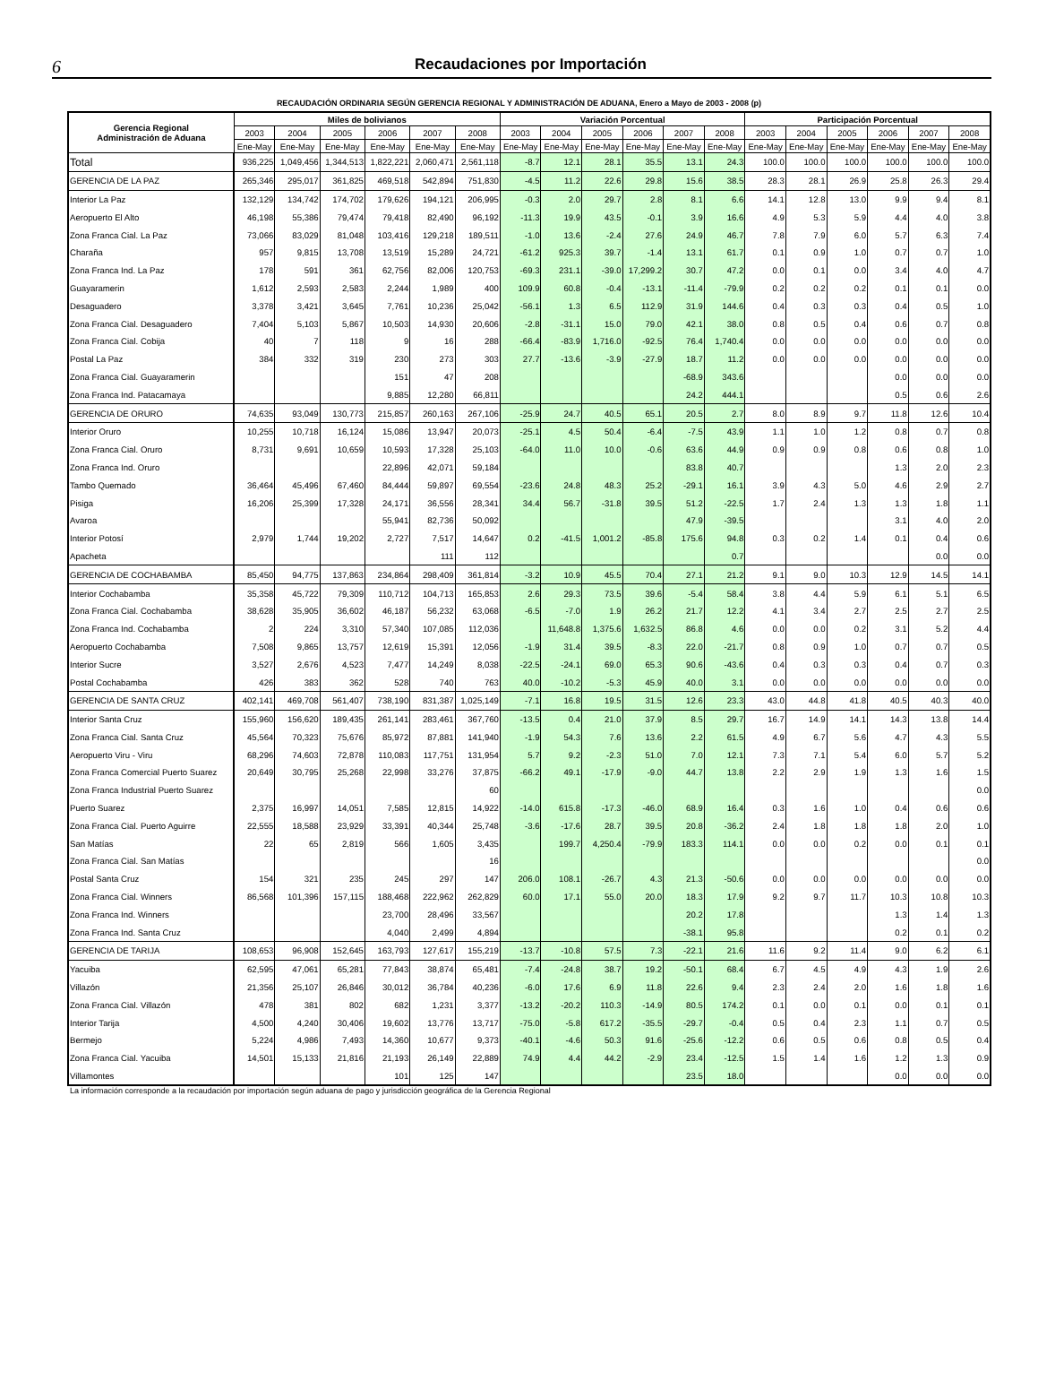6 Recaudaciones por Importación
RECAUDACIÓN ORDINARIA SEGÚN GERENCIA REGIONAL Y ADMINISTRACIÓN DE ADUANA, Enero a Mayo de 2003 - 2008 (p)
| Gerencia Regional Administración de Aduana | Miles de bolivianos | | | | | | Variación Porcentual | | | | | | Participación Porcentual | | | | | |
| --- | --- | --- | --- | --- | --- | --- | --- | --- | --- | --- | --- | --- | --- | --- | --- | --- | --- | --- |
| | 2003 | 2004 | 2005 | 2006 | 2007 | 2008 | 2003 | 2004 | 2005 | 2006 | 2007 | 2008 | 2003 | 2004 | 2005 | 2006 | 2007 | 2008 |
| | Ene-May | Ene-May | Ene-May | Ene-May | Ene-May | Ene-May | Ene-May | Ene-May | Ene-May | Ene-May | Ene-May | Ene-May | Ene-May | Ene-May | Ene-May | Ene-May | Ene-May | Ene-May |
| Total | 936,225 | 1,049,456 | 1,344,513 | 1,822,221 | 2,060,471 | 2,561,118 | -8.7 | 12.1 | 28.1 | 35.5 | 13.1 | 24.3 | 100.0 | 100.0 | 100.0 | 100.0 | 100.0 | 100.0 |
| GERENCIA DE LA PAZ | 265,346 | 295,017 | 361,825 | 469,518 | 542,894 | 751,830 | -4.5 | 11.2 | 22.6 | 29.8 | 15.6 | 38.5 | 28.3 | 28.1 | 26.9 | 25.8 | 26.3 | 29.4 |
| Interior La Paz | 132,129 | 134,742 | 174,702 | 179,626 | 194,121 | 206,995 | -0.3 | 2.0 | 29.7 | 2.8 | 8.1 | 6.6 | 14.1 | 12.8 | 13.0 | 9.9 | 9.4 | 8.1 |
| Aeropuerto El Alto | 46,198 | 55,386 | 79,474 | 79,418 | 82,490 | 96,192 | -11.3 | 19.9 | 43.5 | -0.1 | 3.9 | 16.6 | 4.9 | 5.3 | 5.9 | 4.4 | 4.0 | 3.8 |
| Zona Franca Cial. La Paz | 73,066 | 83,029 | 81,048 | 103,416 | 129,218 | 189,511 | -1.0 | 13.6 | -2.4 | 27.6 | 24.9 | 46.7 | 7.8 | 7.9 | 6.0 | 5.7 | 6.3 | 7.4 |
| Charaña | 957 | 9,815 | 13,708 | 13,519 | 15,289 | 24,721 | -61.2 | 925.3 | 39.7 | -1.4 | 13.1 | 61.7 | 0.1 | 0.9 | 1.0 | 0.7 | 0.7 | 1.0 |
| Zona Franca Ind. La Paz | 178 | 591 | 361 | 62,756 | 82,006 | 120,753 | -69.3 | 231.1 | -39.0 | 17,299.2 | 30.7 | 47.2 | 0.0 | 0.1 | 0.0 | 3.4 | 4.0 | 4.7 |
| Guayaramerin | 1,612 | 2,593 | 2,583 | 2,244 | 1,989 | 400 | 109.9 | 60.8 | -0.4 | -13.1 | -11.4 | -79.9 | 0.2 | 0.2 | 0.2 | 0.1 | 0.1 | 0.0 |
| Desaguadero | 3,378 | 3,421 | 3,645 | 7,761 | 10,236 | 25,042 | -56.1 | 1.3 | 6.5 | 112.9 | 31.9 | 144.6 | 0.4 | 0.3 | 0.3 | 0.4 | 0.5 | 1.0 |
| Zona Franca Cial. Desaguadero | 7,404 | 5,103 | 5,867 | 10,503 | 14,930 | 20,606 | -2.8 | -31.1 | 15.0 | 79.0 | 42.1 | 38.0 | 0.8 | 0.5 | 0.4 | 0.6 | 0.7 | 0.8 |
| Zona Franca Cial. Cobija | 40 | 7 | 118 | 9 | 16 | 288 | -66.4 | -83.9 | 1,716.0 | -92.5 | 76.4 | 1,740.4 | 0.0 | 0.0 | 0.0 | 0.0 | 0.0 | 0.0 |
| Postal La Paz | 384 | 332 | 319 | 230 | 273 | 303 | 27.7 | -13.6 | -3.9 | -27.9 | 18.7 | 11.2 | 0.0 | 0.0 | 0.0 | 0.0 | 0.0 | 0.0 |
| Zona Franca Cial. Guayaramerin | | | | 151 | 47 | 208 | | | | | -68.9 | 343.6 | | | | 0.0 | 0.0 | 0.0 |
| Zona Franca Ind. Patacamaya | | | | 9,885 | 12,280 | 66,811 | | | | | 24.2 | 444.1 | | | | 0.5 | 0.6 | 2.6 |
| GERENCIA DE ORURO | 74,635 | 93,049 | 130,773 | 215,857 | 260,163 | 267,106 | -25.9 | 24.7 | 40.5 | 65.1 | 20.5 | 2.7 | 8.0 | 8.9 | 9.7 | 11.8 | 12.6 | 10.4 |
| Interior Oruro | 10,255 | 10,718 | 16,124 | 15,086 | 13,947 | 20,073 | -25.1 | 4.5 | 50.4 | -6.4 | -7.5 | 43.9 | 1.1 | 1.0 | 1.2 | 0.8 | 0.7 | 0.8 |
| Zona Franca Cial. Oruro | 8,731 | 9,691 | 10,659 | 10,593 | 17,328 | 25,103 | -64.0 | 11.0 | 10.0 | -0.6 | 63.6 | 44.9 | 0.9 | 0.9 | 0.8 | 0.6 | 0.8 | 1.0 |
| Zona Franca Ind. Oruro | | | | 22,896 | 42,071 | 59,184 | | | | | 83.8 | 40.7 | | | | 1.3 | 2.0 | 2.3 |
| Tambo Quemado | 36,464 | 45,496 | 67,460 | 84,444 | 59,897 | 69,554 | -23.6 | 24.8 | 48.3 | 25.2 | -29.1 | 16.1 | 3.9 | 4.3 | 5.0 | 4.6 | 2.9 | 2.7 |
| Pisiga | 16,206 | 25,399 | 17,328 | 24,171 | 36,556 | 28,341 | 34.4 | 56.7 | -31.8 | 39.5 | 51.2 | -22.5 | 1.7 | 2.4 | 1.3 | 1.3 | 1.8 | 1.1 |
| Avaroa | | | | 55,941 | 82,736 | 50,092 | | | | | 47.9 | -39.5 | | | | 3.1 | 4.0 | 2.0 |
| Interior Potosí | 2,979 | 1,744 | 19,202 | 2,727 | 7,517 | 14,647 | 0.2 | -41.5 | 1,001.2 | -85.8 | 175.6 | 94.8 | 0.3 | 0.2 | 1.4 | 0.1 | 0.4 | 0.6 |
| Apacheta | | | | | 111 | 112 | | | | | | 0.7 | | | | | 0.0 | 0.0 |
| GERENCIA DE COCHABAMBA | 85,450 | 94,775 | 137,863 | 234,864 | 298,409 | 361,814 | -3.2 | 10.9 | 45.5 | 70.4 | 27.1 | 21.2 | 9.1 | 9.0 | 10.3 | 12.9 | 14.5 | 14.1 |
| Interior Cochabamba | 35,358 | 45,722 | 79,309 | 110,712 | 104,713 | 165,853 | 2.6 | 29.3 | 73.5 | 39.6 | -5.4 | 58.4 | 3.8 | 4.4 | 5.9 | 6.1 | 5.1 | 6.5 |
| Zona Franca Cial. Cochabamba | 38,628 | 35,905 | 36,602 | 46,187 | 56,232 | 63,068 | -6.5 | -7.0 | 1.9 | 26.2 | 21.7 | 12.2 | 4.1 | 3.4 | 2.7 | 2.5 | 2.7 | 2.5 |
| Zona Franca Ind. Cochabamba | 2 | 224 | 3,310 | 57,340 | 107,085 | 112,036 | | 11,648.8 | 1,375.6 | 1,632.5 | 86.8 | 4.6 | 0.0 | 0.0 | 0.2 | 3.1 | 5.2 | 4.4 |
| Aeropuerto Cochabamba | 7,508 | 9,865 | 13,757 | 12,619 | 15,391 | 12,056 | -1.9 | 31.4 | 39.5 | -8.3 | 22.0 | -21.7 | 0.8 | 0.9 | 1.0 | 0.7 | 0.7 | 0.5 |
| Interior Sucre | 3,527 | 2,676 | 4,523 | 7,477 | 14,249 | 8,038 | -22.5 | -24.1 | 69.0 | 65.3 | 90.6 | -43.6 | 0.4 | 0.3 | 0.3 | 0.4 | 0.7 | 0.3 |
| Postal Cochabamba | 426 | 383 | 362 | 528 | 740 | 763 | 40.0 | -10.2 | -5.3 | 45.9 | 40.0 | 3.1 | 0.0 | 0.0 | 0.0 | 0.0 | 0.0 | 0.0 |
| GERENCIA DE SANTA CRUZ | 402,141 | 469,708 | 561,407 | 738,190 | 831,387 | 1,025,149 | -7.1 | 16.8 | 19.5 | 31.5 | 12.6 | 23.3 | 43.0 | 44.8 | 41.8 | 40.5 | 40.3 | 40.0 |
| Interior Santa Cruz | 155,960 | 156,620 | 189,435 | 261,141 | 283,461 | 367,760 | -13.5 | 0.4 | 21.0 | 37.9 | 8.5 | 29.7 | 16.7 | 14.9 | 14.1 | 14.3 | 13.8 | 14.4 |
| Zona Franca Cial. Santa Cruz | 45,564 | 70,323 | 75,676 | 85,972 | 87,881 | 141,940 | -1.9 | 54.3 | 7.6 | 13.6 | 2.2 | 61.5 | 4.9 | 6.7 | 5.6 | 4.7 | 4.3 | 5.5 |
| Aeropuerto Viru - Viru | 68,296 | 74,603 | 72,878 | 110,083 | 117,751 | 131,954 | 5.7 | 9.2 | -2.3 | 51.0 | 7.0 | 12.1 | 7.3 | 7.1 | 5.4 | 6.0 | 5.7 | 5.2 |
| Zona Franca Comercial Puerto Suarez | 20,649 | 30,795 | 25,268 | 22,998 | 33,276 | 37,875 | -66.2 | 49.1 | -17.9 | -9.0 | 44.7 | 13.8 | 2.2 | 2.9 | 1.9 | 1.3 | 1.6 | 1.5 |
| Zona Franca Industrial Puerto Suarez | | | | | | 60 | | | | | | | | | | | | 0.0 |
| Puerto Suarez | 2,375 | 16,997 | 14,051 | 7,585 | 12,815 | 14,922 | -14.0 | 615.8 | -17.3 | -46.0 | 68.9 | 16.4 | 0.3 | 1.6 | 1.0 | 0.4 | 0.6 | 0.6 |
| Zona Franca Cial. Puerto Aguirre | 22,555 | 18,588 | 23,929 | 33,391 | 40,344 | 25,748 | -3.6 | -17.6 | 28.7 | 39.5 | 20.8 | -36.2 | 2.4 | 1.8 | 1.8 | 1.8 | 2.0 | 1.0 |
| San Matías | 22 | 65 | 2,819 | 566 | 1,605 | 3,435 | | 199.7 | 4,250.4 | -79.9 | 183.3 | 114.1 | 0.0 | 0.0 | 0.2 | 0.0 | 0.1 | 0.1 |
| Zona Franca Cial. San Matías | | | | | | 16 | | | | | | | | | | | | 0.0 |
| Postal Santa Cruz | 154 | 321 | 235 | 245 | 297 | 147 | 206.0 | 108.1 | -26.7 | 4.3 | 21.3 | -50.6 | 0.0 | 0.0 | 0.0 | 0.0 | 0.0 | 0.0 |
| Zona Franca Cial. Winners | 86,568 | 101,396 | 157,115 | 188,468 | 222,962 | 262,829 | 60.0 | 17.1 | 55.0 | 20.0 | 18.3 | 17.9 | 9.2 | 9.7 | 11.7 | 10.3 | 10.8 | 10.3 |
| Zona Franca Ind. Winners | | | | 23,700 | 28,496 | 33,567 | | | | | 20.2 | 17.8 | | | | 1.3 | 1.4 | 1.3 |
| Zona Franca Ind. Santa Cruz | | | | 4,040 | 2,499 | 4,894 | | | | | -38.1 | 95.8 | | | | 0.2 | 0.1 | 0.2 |
| GERENCIA DE TARIJA | 108,653 | 96,908 | 152,645 | 163,793 | 127,617 | 155,219 | -13.7 | -10.8 | 57.5 | 7.3 | -22.1 | 21.6 | 11.6 | 9.2 | 11.4 | 9.0 | 6.2 | 6.1 |
| Yacuiba | 62,595 | 47,061 | 65,281 | 77,843 | 38,874 | 65,481 | -7.4 | -24.8 | 38.7 | 19.2 | -50.1 | 68.4 | 6.7 | 4.5 | 4.9 | 4.3 | 1.9 | 2.6 |
| Villazón | 21,356 | 25,107 | 26,846 | 30,012 | 36,784 | 40,236 | -6.0 | 17.6 | 6.9 | 11.8 | 22.6 | 9.4 | 2.3 | 2.4 | 2.0 | 1.6 | 1.8 | 1.6 |
| Zona Franca Cial. Villazón | 478 | 381 | 802 | 682 | 1,231 | 3,377 | -13.2 | -20.2 | 110.3 | -14.9 | 80.5 | 174.2 | 0.1 | 0.0 | 0.1 | 0.0 | 0.1 | 0.1 |
| Interior Tarija | 4,500 | 4,240 | 30,406 | 19,602 | 13,776 | 13,717 | -75.0 | -5.8 | 617.2 | -35.5 | -29.7 | -0.4 | 0.5 | 0.4 | 2.3 | 1.1 | 0.7 | 0.5 |
| Bermejo | 5,224 | 4,986 | 7,493 | 14,360 | 10,677 | 9,373 | -40.1 | -4.6 | 50.3 | 91.6 | -25.6 | -12.2 | 0.6 | 0.5 | 0.6 | 0.8 | 0.5 | 0.4 |
| Zona Franca Cial. Yacuiba | 14,501 | 15,133 | 21,816 | 21,193 | 26,149 | 22,889 | 74.9 | 4.4 | 44.2 | -2.9 | 23.4 | -12.5 | 1.5 | 1.4 | 1.6 | 1.2 | 1.3 | 0.9 |
| Villamontes | | | | 101 | 125 | 147 | | | | | 23.5 | 18.0 | | | | 0.0 | 0.0 | 0.0 |
La información corresponde a la recaudación por importación según aduana de pago y jurisdicción geográfica de la Gerencia Regional